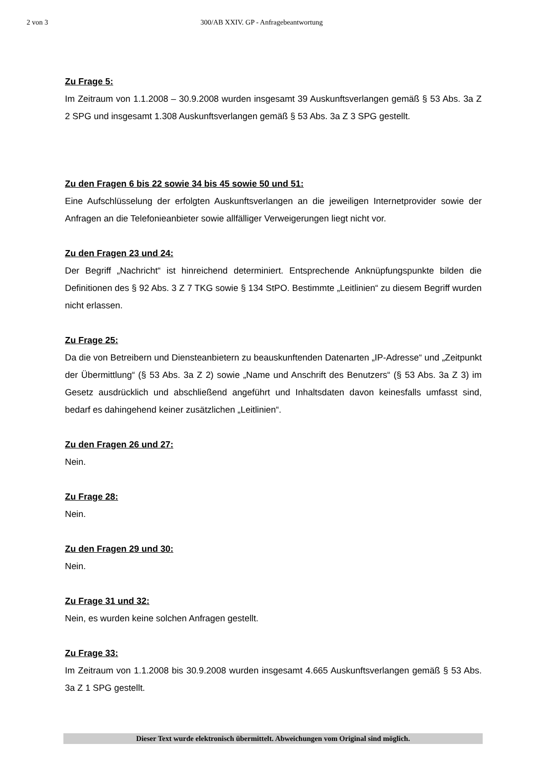2 von 3 300/AB XXIV. GP - Anfragebeantwortung
Zu Frage 5:
Im Zeitraum von 1.1.2008 – 30.9.2008 wurden insgesamt 39 Auskunftsverlangen gemäß § 53 Abs. 3a Z 2 SPG und insgesamt 1.308 Auskunftsverlangen gemäß § 53 Abs. 3a Z 3 SPG gestellt.
Zu den Fragen 6 bis 22 sowie 34 bis 45 sowie 50 und 51:
Eine Aufschlüsselung der erfolgten Auskunftsverlangen an die jeweiligen Internetprovider sowie der Anfragen an die Telefonieanbieter sowie allfälliger Verweigerungen liegt nicht vor.
Zu den Fragen 23 und 24:
Der Begriff „Nachricht“ ist hinreichend determiniert. Entsprechende Anknüpfungspunkte bilden die Definitionen des § 92 Abs. 3 Z 7 TKG sowie § 134 StPO. Bestimmte „Leitlinien“ zu diesem Begriff wurden nicht erlassen.
Zu Frage 25:
Da die von Betreibern und Diensteanbietern zu beauskunftenden Datenarten „IP-Adresse“ und „Zeitpunkt der Übermittlung“ (§ 53 Abs. 3a Z 2) sowie „Name und Anschrift des Benutzers“ (§ 53 Abs. 3a Z 3) im Gesetz ausdrücklich und abschließend angeführt und Inhaltsdaten davon keinesfalls umfasst sind, bedarf es dahingehend keiner zusätzlichen „Leitlinien“.
Zu den Fragen 26 und 27:
Nein.
Zu Frage 28:
Nein.
Zu den Fragen 29 und 30:
Nein.
Zu Frage 31 und 32:
Nein, es wurden keine solchen Anfragen gestellt.
Zu Frage 33:
Im Zeitraum von 1.1.2008 bis 30.9.2008 wurden insgesamt 4.665 Auskunftsverlangen gemäß § 53 Abs. 3a Z 1 SPG gestellt.
Dieser Text wurde elektronisch übermittelt. Abweichungen vom Original sind möglich.